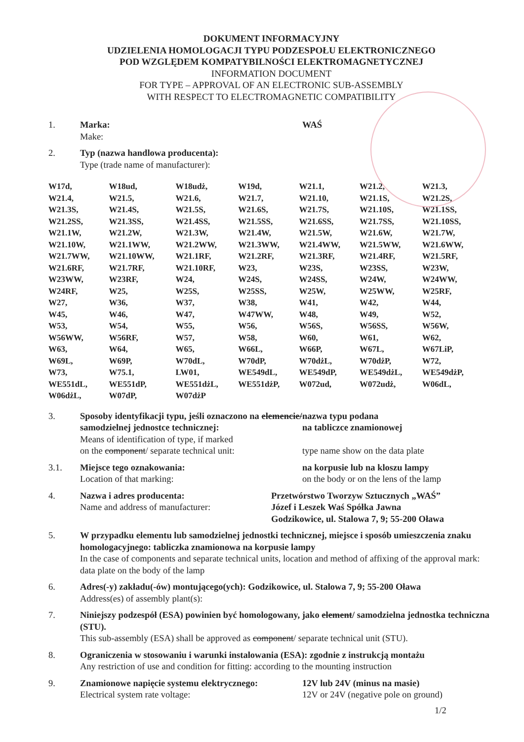DOKUMENT INFORMACYJNY
UDZIELENIA HOMOLOGACJI TYPU PODZESPOŁU ELEKTRONICZNEGO
POD WZGLĘDEM KOMPATYBILNOŚCI ELEKTROMAGNETYCZNEJ
INFORMATION DOCUMENT
FOR TYPE – APPROVAL OF AN ELECTRONIC SUB-ASSEMBLY
WITH RESPECT TO ELECTROMAGNETIC COMPATIBILITY
1. Marka:
Make:
WAŚ
2. Typ (nazwa handlowa producenta):
Type (trade name of manufacturer):
| W17d, | W18ud, | W18udż, | W19d, | W21.1, | W21.2, | W21.3, |
| W21.4, | W21.5, | W21.6, | W21.7, | W21.10, | W21.1S, | W21.2S, |
| W21.3S, | W21.4S, | W21.5S, | W21.6S, | W21.7S, | W21.10S, | W21.1SS, |
| W21.2SS, | W21.3SS, | W21.4SS, | W21.5SS, | W21.6SS, | W21.7SS, | W21.10SS, |
| W21.1W, | W21.2W, | W21.3W, | W21.4W, | W21.5W, | W21.6W, | W21.7W, |
| W21.10W, | W21.1WW, | W21.2WW, | W21.3WW, | W21.4WW, | W21.5WW, | W21.6WW, |
| W21.7WW, | W21.10WW, | W21.1RF, | W21.2RF, | W21.3RF, | W21.4RF, | W21.5RF, |
| W21.6RF, | W21.7RF, | W21.10RF, | W23, | W23S, | W23SS, | W23W, |
| W23WW, | W23RF, | W24, | W24S, | W24SS, | W24W, | W24WW, |
| W24RF, | W25, | W25S, | W25SS, | W25W, | W25WW, | W25RF, |
| W27, | W36, | W37, | W38, | W41, | W42, | W44, |
| W45, | W46, | W47, | W47WW, | W48, | W49, | W52, |
| W53, | W54, | W55, | W56, | W56S, | W56SS, | W56W, |
| W56WW, | W56RF, | W57, | W58, | W60, | W61, | W62, |
| W63, | W64, | W65, | W66L, | W66P, | W67L, | W67LiP, |
| W69L, | W69P, | W70dL, | W70dP, | W70dżL, | W70dżP, | W72, |
| W73, | W75.1, | LW01, | WE549dL, | WE549dP, | WE549dżL, | WE549dżP, |
| WE551dL, | WE551dP, | WE551dżL, | WE551dżP, | W072ud, | W072udż, | W06dL, |
| W06dżL, | W07dP, | W07dżP | | | | |
3. Sposoby identyfikacji typu, jeśli oznaczono na elemencie/ samodzielnej jednostce technicznej:
Means of identification of type, if marked
on the component/ separate technical unit:
nazwa typu podana
na tabliczce znamionowej
type name show on the data plate
3.1. Miejsce tego oznakowania:
Location of that marking:
na korpusie lub na kloszu lampy
on the body or on the lens of the lamp
4. Nazwa i adres producenta:
Name and address of manufacturer:
Przetwórstwo Tworzyw Sztucznych „WAŚ”
Józef i Leszek Waś Spółka Jawna
Godzikowice, ul. Stalowa 7, 9; 55-200 Oława
5. W przypadku elementu lub samodzielnej jednostki technicznej, miejsce i sposób umieszczenia znaku homologacyjnego: tabliczka znamionowa na korpusie lampy
In the case of components and separate technical units, location and method of affixing of the approval mark: data plate on the body of the lamp
6. Adres(-y) zakładu(-ów) montującego(ych): Godzikowice, ul. Stalowa 7, 9; 55-200 Oława
Address(es) of assembly plant(s):
7. Niniejszy podzespół (ESA) powinien być homologowany, jako element/ samodzielna jednostka techniczna (STU).
This sub-assembly (ESA) shall be approved as component/ separate technical unit (STU).
8. Ograniczenia w stosowaniu i warunki instalowania (ESA): zgodnie z instrukcją montażu
Any restriction of use and condition for fitting: according to the mounting instruction
9. Znamionowe napięcie systemu elektrycznego:
Electrical system rate voltage:
12V lub 24V (minus na masie)
12V or 24V (negative pole on ground)
1/2